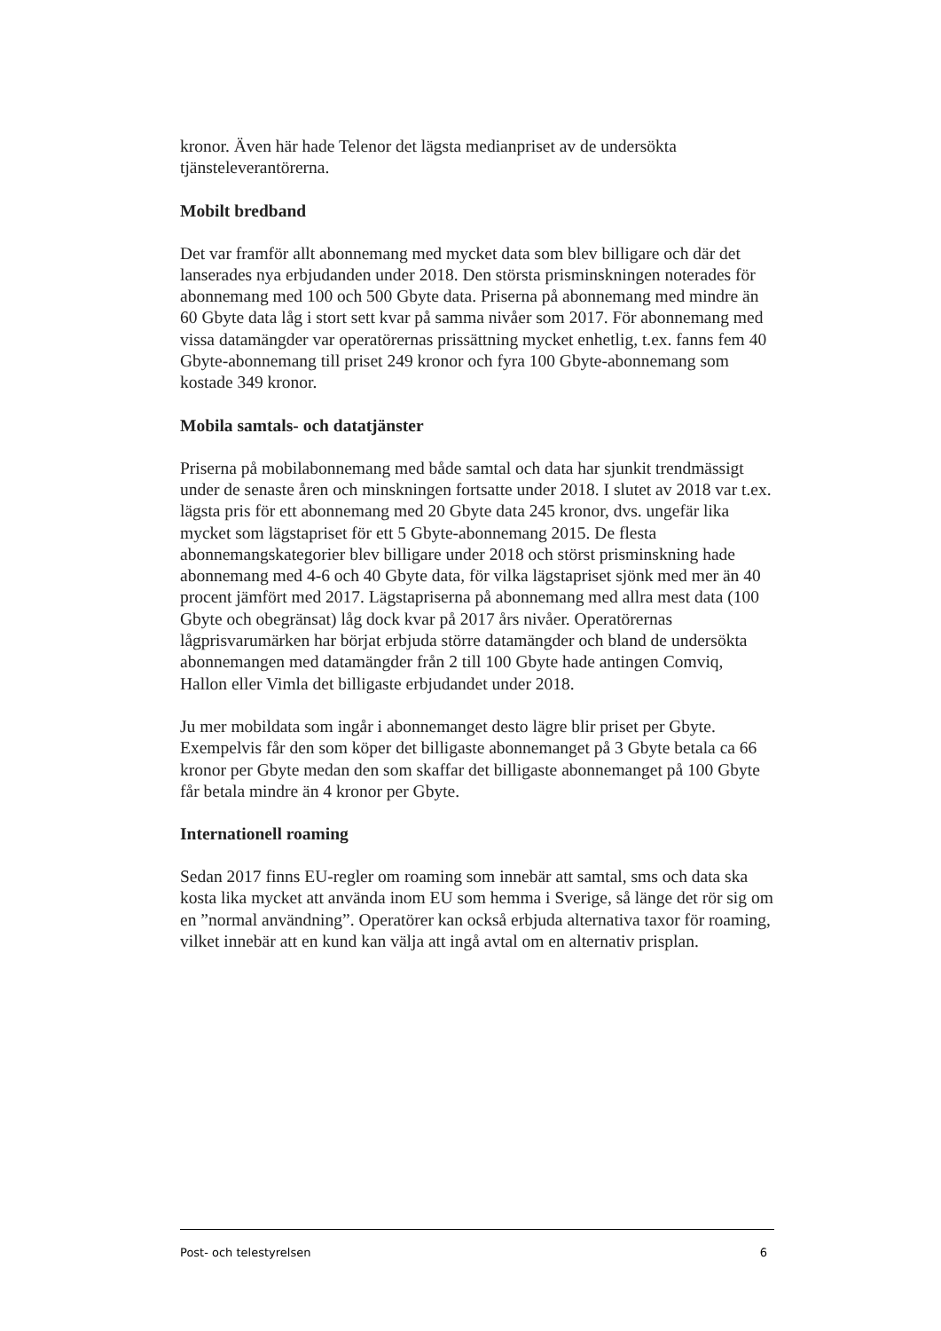kronor. Även här hade Telenor det lägsta medianpriset av de undersökta tjänsteleverantörerna.
Mobilt bredband
Det var framför allt abonnemang med mycket data som blev billigare och där det lanserades nya erbjudanden under 2018. Den största prisminskningen noterades för abonnemang med 100 och 500 Gbyte data. Priserna på abonnemang med mindre än 60 Gbyte data låg i stort sett kvar på samma nivåer som 2017. För abonnemang med vissa datamängder var operatörernas prissättning mycket enhetlig, t.ex. fanns fem 40 Gbyte-abonnemang till priset 249 kronor och fyra 100 Gbyte-abonnemang som kostade 349 kronor.
Mobila samtals- och datatjänster
Priserna på mobilabonnemang med både samtal och data har sjunkit trendmässigt under de senaste åren och minskningen fortsatte under 2018. I slutet av 2018 var t.ex. lägsta pris för ett abonnemang med 20 Gbyte data 245 kronor, dvs. ungefär lika mycket som lägstapriset för ett 5 Gbyte-abonnemang 2015. De flesta abonnemangskategorier blev billigare under 2018 och störst prisminskning hade abonnemang med 4-6 och 40 Gbyte data, för vilka lägstapriset sjönk med mer än 40 procent jämfört med 2017. Lägstapriserna på abonnemang med allra mest data (100 Gbyte och obegränsat) låg dock kvar på 2017 års nivåer. Operatörernas lågprisvarumärken har börjat erbjuda större datamängder och bland de undersökta abonnemangen med datamängder från 2 till 100 Gbyte hade antingen Comviq, Hallon eller Vimla det billigaste erbjudandet under 2018.
Ju mer mobildata som ingår i abonnemanget desto lägre blir priset per Gbyte. Exempelvis får den som köper det billigaste abonnemanget på 3 Gbyte betala ca 66 kronor per Gbyte medan den som skaffar det billigaste abonnemanget på 100 Gbyte får betala mindre än 4 kronor per Gbyte.
Internationell roaming
Sedan 2017 finns EU-regler om roaming som innebär att samtal, sms och data ska kosta lika mycket att använda inom EU som hemma i Sverige, så länge det rör sig om en ”normal användning”. Operatörer kan också erbjuda alternativa taxor för roaming, vilket innebär att en kund kan välja att ingå avtal om en alternativ prisplan.
Post- och telestyrelsen 6